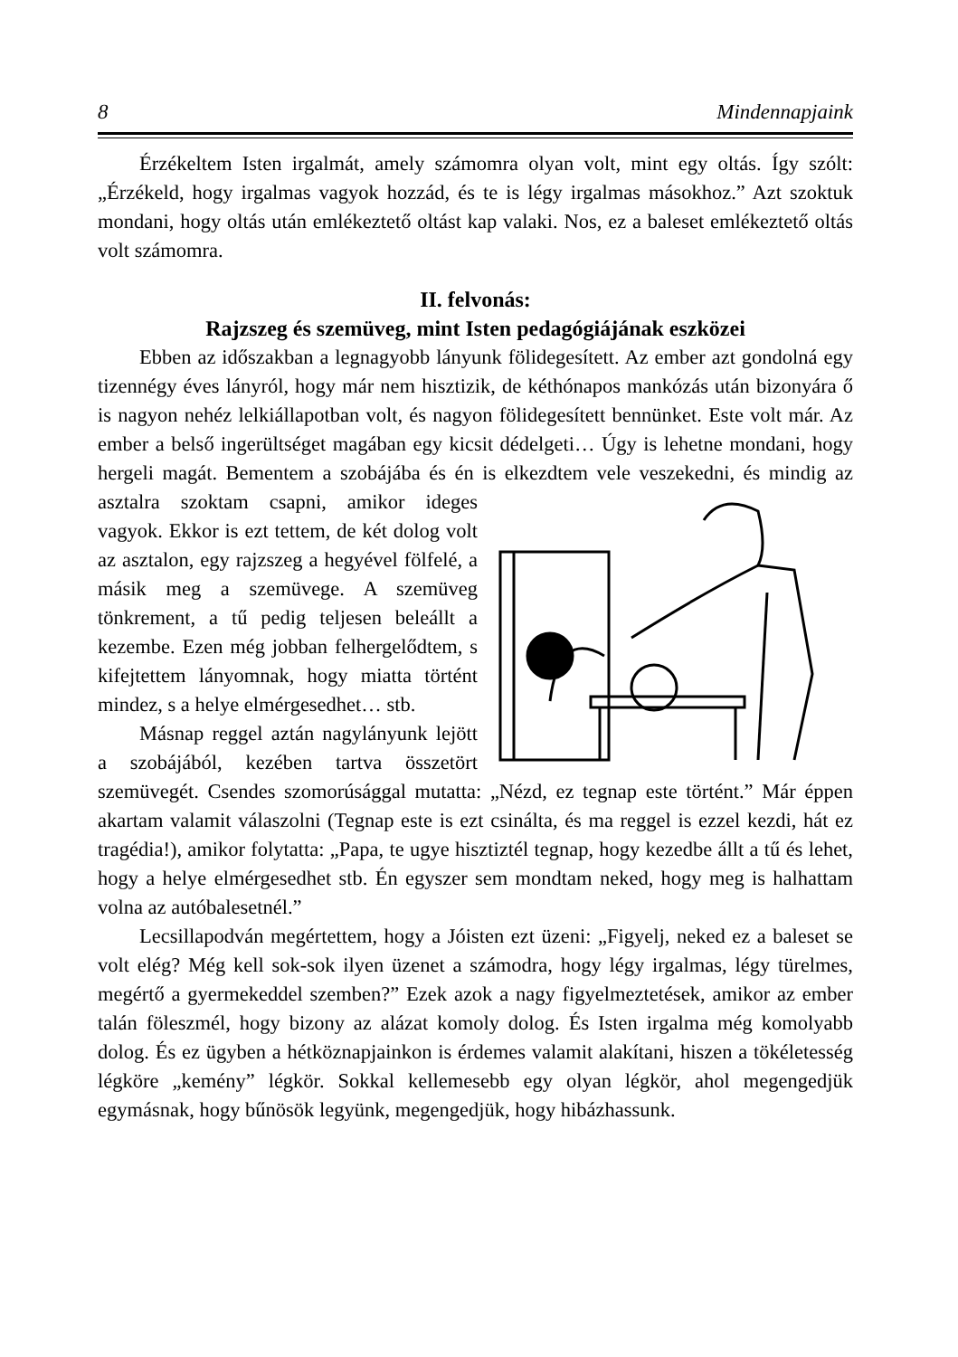8 Mindennapjaink
Érzékeltem Isten irgalmát, amely számomra olyan volt, mint egy oltás. Így szólt: „Érzékeld, hogy irgalmas vagyok hozzád, és te is légy irgalmas másokhoz.” Azt szoktuk mondani, hogy oltás után emlékeztető oltást kap valaki. Nos, ez a baleset emlékeztető oltás volt számomra.
II. felvonás:
Rajzszeg és szemüveg, mint Isten pedagógiájának eszközei
Ebben az időszakban a legnagyobb lányunk fölidegesített. Az ember azt gondolná egy tizennégy éves lányról, hogy már nem hisztizik, de kéthónapos mankózás után bizonyára ő is nagyon nehéz lelkiállapotban volt, és nagyon fölidegesített bennünket. Este volt már. Az ember a belső ingerültséget magában egy kicsit dédelgeti… Úgy is lehetne mondani, hogy hergeli magát. Bementem a szobájába és én is elkezdtem vele veszekedni, és mindig az asztalra szoktam csapni, amikor ideges vagyok. Ekkor is ezt tettem, de két dolog volt az asztalon, egy rajzszeg a hegyével fölfelé, a másik meg a szemüvege. A szemüveg tönkrement, a tű pedig teljesen beleállt a kezembe. Ezen még jobban felhergelődtem, s kifejtettem lányomnak, hogy miatta történt mindez, s a helye elmérgesedhet… stb.
Másnap reggel aztán nagylányunk lejött a szobájából, kezében tartva összetört szemüvegét. Csendes szomorúsággal mutatta: „Nézd, ez tegnap este történt.” Már éppen akartam valamit válaszolni (Tegnap este is ezt csinálta, és ma reggel is ezzel kezdi, hát ez tragédia!), amikor folytatta: „Papa, te ugye hisztiztél tegnap, hogy kezedbe állt a tű és lehet, hogy a helye elmérgesedhet stb. Én egyszer sem mondtam neked, hogy meg is halhattam volna az autóbalesetnél.”
Lecsillapodván megértettem, hogy a Jóisten ezt üzeni: „Figyelj, neked ez a baleset se volt elég? Még kell sok-sok ilyen üzenet a számodra, hogy légy irgalmas, légy türelmes, megértő a gyermekeddel szemben?” Ezek azok a nagy figyelmeztetések, amikor az ember talán föleszmél, hogy bizony az alázat komoly dolog. És Isten irgalma még komolyabb dolog. És ez ügyben a hétköznapjainkon is érdemes valamit alakítani, hiszen a tökéletesség légköre „kemény” légkör. Sokkal kellemesebb egy olyan légkör, ahol megengedjük egymásnak, hogy bűnösök legyünk, megengedjük, hogy hibázhassunk.